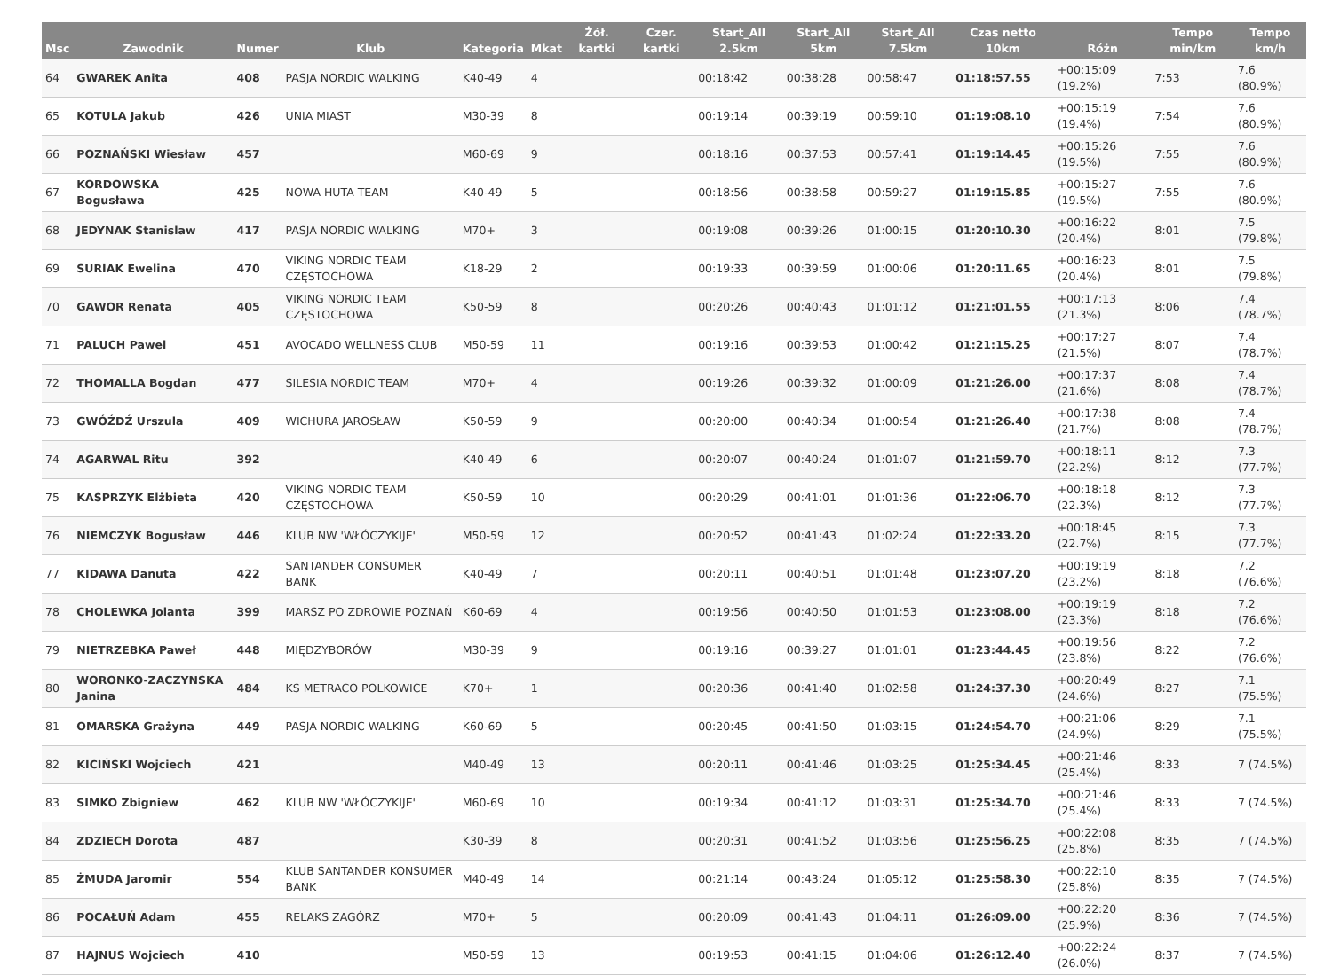| Msc | Zawodnik | Numer | Klub | Kategoria | Mkat | Żół. kartki | Czer. kartki | Start_All 2.5km | Start_All 5km | Start_All 7.5km | Czas netto 10km | Różn | Tempo min/km | Tempo km/h |
| --- | --- | --- | --- | --- | --- | --- | --- | --- | --- | --- | --- | --- | --- | --- |
| 64 | GWAREK Anita | 408 | PASJA NORDIC WALKING | K40-49 | 4 | | | 00:18:42 | 00:38:28 | 00:58:47 | 01:18:57.55 | +00:15:09 (19.2%) | 7:53 | 7.6 (80.9%) |
| 65 | KOTULA Jakub | 426 | UNIA MIAST | M30-39 | 8 | | | 00:19:14 | 00:39:19 | 00:59:10 | 01:19:08.10 | +00:15:19 (19.4%) | 7:54 | 7.6 (80.9%) |
| 66 | POZNAŃSKI Wiesław | 457 | | M60-69 | 9 | | | 00:18:16 | 00:37:53 | 00:57:41 | 01:19:14.45 | +00:15:26 (19.5%) | 7:55 | 7.6 (80.9%) |
| 67 | KORDOWSKA Bogusława | 425 | NOWA HUTA TEAM | K40-49 | 5 | | | 00:18:56 | 00:38:58 | 00:59:27 | 01:19:15.85 | +00:15:27 (19.5%) | 7:55 | 7.6 (80.9%) |
| 68 | JEDYNAK Stanislaw | 417 | PASJA NORDIC WALKING | M70+ | 3 | | | 00:19:08 | 00:39:26 | 01:00:15 | 01:20:10.30 | +00:16:22 (20.4%) | 8:01 | 7.5 (79.8%) |
| 69 | SURIAK Ewelina | 470 | VIKING NORDIC TEAM CZĘSTOCHOWA | K18-29 | 2 | | | 00:19:33 | 00:39:59 | 01:00:06 | 01:20:11.65 | +00:16:23 (20.4%) | 8:01 | 7.5 (79.8%) |
| 70 | GAWOR Renata | 405 | VIKING NORDIC TEAM CZĘSTOCHOWA | K50-59 | 8 | | | 00:20:26 | 00:40:43 | 01:01:12 | 01:21:01.55 | +00:17:13 (21.3%) | 8:06 | 7.4 (78.7%) |
| 71 | PALUCH Pawel | 451 | AVOCADO WELLNESS CLUB | M50-59 | 11 | | | 00:19:16 | 00:39:53 | 01:00:42 | 01:21:15.25 | +00:17:27 (21.5%) | 8:07 | 7.4 (78.7%) |
| 72 | THOMALLA Bogdan | 477 | SILESIA NORDIC TEAM | M70+ | 4 | | | 00:19:26 | 00:39:32 | 01:00:09 | 01:21:26.00 | +00:17:37 (21.6%) | 8:08 | 7.4 (78.7%) |
| 73 | GWÓŹDŹ Urszula | 409 | WICHURA JAROSŁAW | K50-59 | 9 | | | 00:20:00 | 00:40:34 | 01:00:54 | 01:21:26.40 | +00:17:38 (21.7%) | 8:08 | 7.4 (78.7%) |
| 74 | AGARWAL Ritu | 392 | | K40-49 | 6 | | | 00:20:07 | 00:40:24 | 01:01:07 | 01:21:59.70 | +00:18:11 (22.2%) | 8:12 | 7.3 (77.7%) |
| 75 | KASPRZYK Elżbieta | 420 | VIKING NORDIC TEAM CZĘSTOCHOWA | K50-59 | 10 | | | 00:20:29 | 00:41:01 | 01:01:36 | 01:22:06.70 | +00:18:18 (22.3%) | 8:12 | 7.3 (77.7%) |
| 76 | NIEMCZYK Bogusław | 446 | KLUB NW 'WŁÓCZYKIJE' | M50-59 | 12 | | | 00:20:52 | 00:41:43 | 01:02:24 | 01:22:33.20 | +00:18:45 (22.7%) | 8:15 | 7.3 (77.7%) |
| 77 | KIDAWA Danuta | 422 | SANTANDER CONSUMER BANK | K40-49 | 7 | | | 00:20:11 | 00:40:51 | 01:01:48 | 01:23:07.20 | +00:19:19 (23.2%) | 8:18 | 7.2 (76.6%) |
| 78 | CHOLEWKA Jolanta | 399 | MARSZ PO ZDROWIE POZNAŃ | K60-69 | 4 | | | 00:19:56 | 00:40:50 | 01:01:53 | 01:23:08.00 | +00:19:19 (23.3%) | 8:18 | 7.2 (76.6%) |
| 79 | NIETRZEBKA Paweł | 448 | MIĘDZYBORÓW | M30-39 | 9 | | | 00:19:16 | 00:39:27 | 01:01:01 | 01:23:44.45 | +00:19:56 (23.8%) | 8:22 | 7.2 (76.6%) |
| 80 | WORONKO-ZACZYNSKA Janina | 484 | KS METRACO POLKOWICE | K70+ | 1 | | | 00:20:36 | 00:41:40 | 01:02:58 | 01:24:37.30 | +00:20:49 (24.6%) | 8:27 | 7.1 (75.5%) |
| 81 | OMARSKA Grażyna | 449 | PASJA NORDIC WALKING | K60-69 | 5 | | | 00:20:45 | 00:41:50 | 01:03:15 | 01:24:54.70 | +00:21:06 (24.9%) | 8:29 | 7.1 (75.5%) |
| 82 | KICIŃSKI Wojciech | 421 | | M40-49 | 13 | | | 00:20:11 | 00:41:46 | 01:03:25 | 01:25:34.45 | +00:21:46 (25.4%) | 8:33 | 7 (74.5%) |
| 83 | SIMKO Zbigniew | 462 | KLUB NW 'WŁÓCZYKIJE' | M60-69 | 10 | | | 00:19:34 | 00:41:12 | 01:03:31 | 01:25:34.70 | +00:21:46 (25.4%) | 8:33 | 7 (74.5%) |
| 84 | ZDZIECH Dorota | 487 | | K30-39 | 8 | | | 00:20:31 | 00:41:52 | 01:03:56 | 01:25:56.25 | +00:22:08 (25.8%) | 8:35 | 7 (74.5%) |
| 85 | ŻMUDA Jaromir | 554 | KLUB SANTANDER KONSUMER BANK | M40-49 | 14 | | | 00:21:14 | 00:43:24 | 01:05:12 | 01:25:58.30 | +00:22:10 (25.8%) | 8:35 | 7 (74.5%) |
| 86 | POCAŁUŃ Adam | 455 | RELAKS ZAGÓRZ | M70+ | 5 | | | 00:20:09 | 00:41:43 | 01:04:11 | 01:26:09.00 | +00:22:20 (25.9%) | 8:36 | 7 (74.5%) |
| 87 | HAJNUS Wojciech | 410 | | M50-59 | 13 | | | 00:19:53 | 00:41:15 | 01:04:06 | 01:26:12.40 | +00:22:24 (26.0%) | 8:37 | 7 (74.5%) |